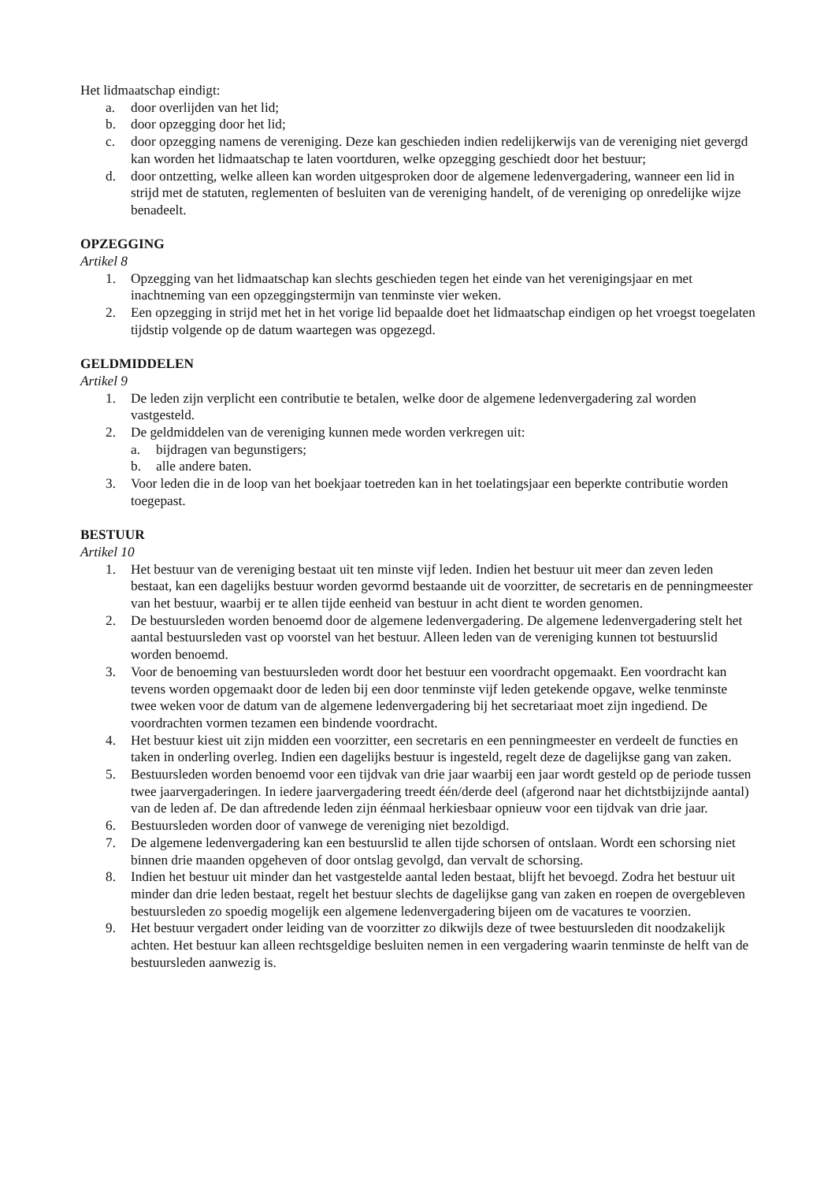Het lidmaatschap eindigt:
a. door overlijden van het lid;
b. door opzegging door het lid;
c. door opzegging namens de vereniging. Deze kan geschieden indien redelijkerwijs van de vereniging niet gevergd kan worden het lidmaatschap te laten voortduren, welke opzegging geschiedt door het bestuur;
d. door ontzetting, welke alleen kan worden uitgesproken door de algemene ledenvergadering, wanneer een lid in strijd met de statuten, reglementen of besluiten van de vereniging handelt, of de vereniging op onredelijke wijze benadeelt.
OPZEGGING
Artikel 8
1. Opzegging van het lidmaatschap kan slechts geschieden tegen het einde van het verenigingsjaar en met inachtneming van een opzeggingstermijn van tenminste vier weken.
2. Een opzegging in strijd met het in het vorige lid bepaalde doet het lidmaatschap eindigen op het vroegst toegelaten tijdstip volgende op de datum waartegen was opgezegd.
GELDMIDDELEN
Artikel 9
1. De leden zijn verplicht een contributie te betalen, welke door de algemene ledenvergadering zal worden vastgesteld.
2. De geldmiddelen van de vereniging kunnen mede worden verkregen uit:
a. bijdragen van begunstigers;
b. alle andere baten.
3. Voor leden die in de loop van het boekjaar toetreden kan in het toelatingsjaar een beperkte contributie worden toegepast.
BESTUUR
Artikel 10
1. Het bestuur van de vereniging bestaat uit ten minste vijf leden. Indien het bestuur uit meer dan zeven leden bestaat, kan een dagelijks bestuur worden gevormd bestaande uit de voorzitter, de secretaris en de penningmeester van het bestuur, waarbij er te allen tijde eenheid van bestuur in acht dient te worden genomen.
2. De bestuursleden worden benoemd door de algemene ledenvergadering. De algemene ledenvergadering stelt het aantal bestuursleden vast op voorstel van het bestuur. Alleen leden van de vereniging kunnen tot bestuurslid worden benoemd.
3. Voor de benoeming van bestuursleden wordt door het bestuur een voordracht opgemaakt. Een voordracht kan tevens worden opgemaakt door de leden bij een door tenminste vijf leden getekende opgave, welke tenminste twee weken voor de datum van de algemene ledenvergadering bij het secretariaat moet zijn ingediend. De voordrachten vormen tezamen een bindende voordracht.
4. Het bestuur kiest uit zijn midden een voorzitter, een secretaris en een penningmeester en verdeelt de functies en taken in onderling overleg. Indien een dagelijks bestuur is ingesteld, regelt deze de dagelijkse gang van zaken.
5. Bestuursleden worden benoemd voor een tijdvak van drie jaar waarbij een jaar wordt gesteld op de periode tussen twee jaarvergaderingen. In iedere jaarvergadering treedt één/derde deel (afgerond naar het dichtstbijzijnde aantal) van de leden af. De dan aftredende leden zijn éénmaal herkiesbaar opnieuw voor een tijdvak van drie jaar.
6. Bestuursleden worden door of vanwege de vereniging niet bezoldigd.
7. De algemene ledenvergadering kan een bestuurslid te allen tijde schorsen of ontslaan. Wordt een schorsing niet binnen drie maanden opgeheven of door ontslag gevolgd, dan vervalt de schorsing.
8. Indien het bestuur uit minder dan het vastgestelde aantal leden bestaat, blijft het bevoegd. Zodra het bestuur uit minder dan drie leden bestaat, regelt het bestuur slechts de dagelijkse gang van zaken en roepen de overgebleven bestuursleden zo spoedig mogelijk een algemene ledenvergadering bijeen om de vacatures te voorzien.
9. Het bestuur vergadert onder leiding van de voorzitter zo dikwijls deze of twee bestuursleden dit noodzakelijk achten. Het bestuur kan alleen rechtsgeldige besluiten nemen in een vergadering waarin tenminste de helft van de bestuursleden aanwezig is.